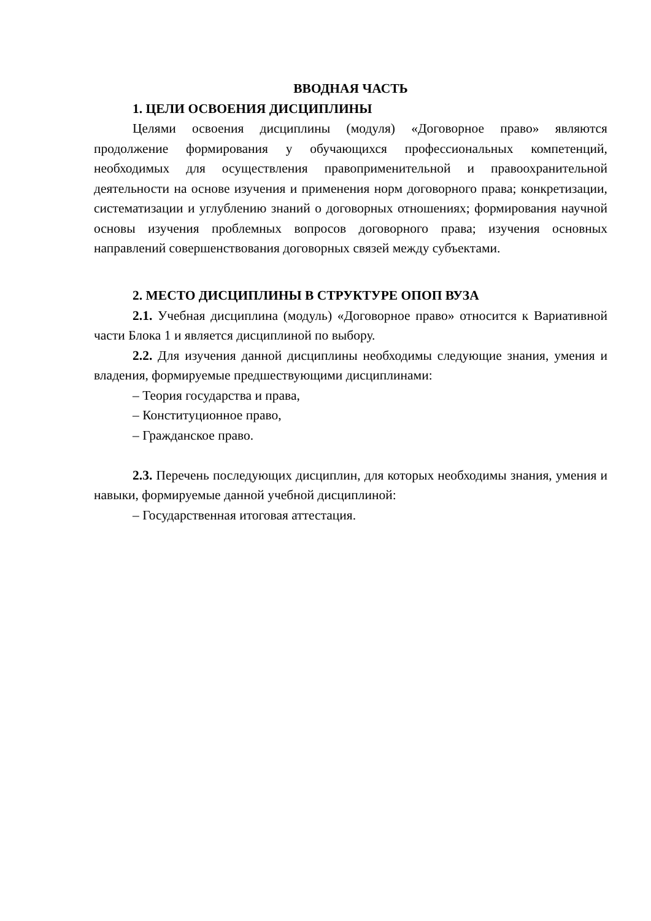ВВОДНАЯ ЧАСТЬ
1. ЦЕЛИ ОСВОЕНИЯ ДИСЦИПЛИНЫ
Целями освоения дисциплины (модуля) «Договорное право» являются продолжение формирования у обучающихся профессиональных компетенций, необходимых для осуществления правоприменительной и правоохранительной деятельности на основе изучения и применения норм договорного права; конкретизации, систематизации и углублению знаний о договорных отношениях; формирования научной основы изучения проблемных вопросов договорного права; изучения основных направлений совершенствования договорных связей между субъектами.
2. МЕСТО ДИСЦИПЛИНЫ В СТРУКТУРЕ ОПОП ВУЗА
2.1. Учебная дисциплина (модуль) «Договорное право» относится к Вариативной части Блока 1 и является дисциплиной по выбору.
2.2. Для изучения данной дисциплины необходимы следующие знания, умения и владения, формируемые предшествующими дисциплинами:
– Теория государства и права,
– Конституционное право,
– Гражданское право.
2.3. Перечень последующих дисциплин, для которых необходимы знания, умения и навыки, формируемые данной учебной дисциплиной:
– Государственная итоговая аттестация.